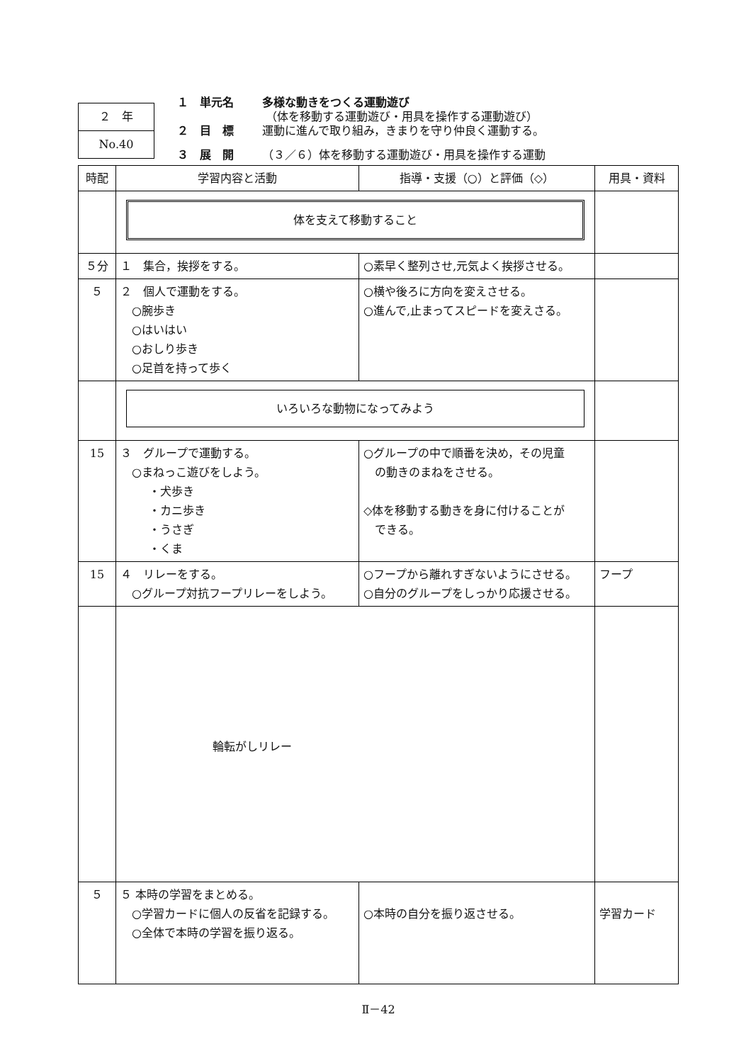２　年
No.40
１　単元名 多様な動きをつくる運動遊び
（体を移動する運動遊び・用具を操作する運動遊び）
２　目　標 運動に進んで取り組み，きまりを守り仲良く運動する。
３　展　開 （３／６）体を移動する運動遊び・用具を操作する運動
| 時配 | 学習内容と活動 | 指導・支援（○）と評価（◇） | 用具・資料 |
| --- | --- | --- | --- |
| | 体を支えて移動すること | | |
| ５分 | １ 集合，挨拶をする。 | ○素早く整列させ,元気よく挨拶させる。 | |
| ５ | ２ 個人で運動をする。 ○腕歩き ○はいはい ○おしり歩き ○足首を持って歩く | ○横や後ろに方向を変えさせる。 ○進んで,止まってスピードを変えさる。 | |
| | いろいろな動物になってみよう | | |
| 15 | ３ グループで運動する。 ○まねっこ遊びをしよう。 ・犬歩き ・カニ歩き ・うさぎ ・くま | ○グループの中で順番を決め，その児童 の動きのまねをさせる。 ◇体を移動する動きを身に付けることが できる。 | |
| 15 | ４ リレーをする。 ○グループ対抗フープリレーをしよう。 | ○フープから離れすぎないようにさせる。 ○自分のグループをしっかり応援させる。 | フープ |
| | 輪転がしリレー | | |
| ５ | ５ 本時の学習をまとめる。 ○学習カードに個人の反省を記録する。 ○全体で本時の学習を振り返る。 | ○本時の自分を振り返させる。 | 学習カード |
Ⅱ－42